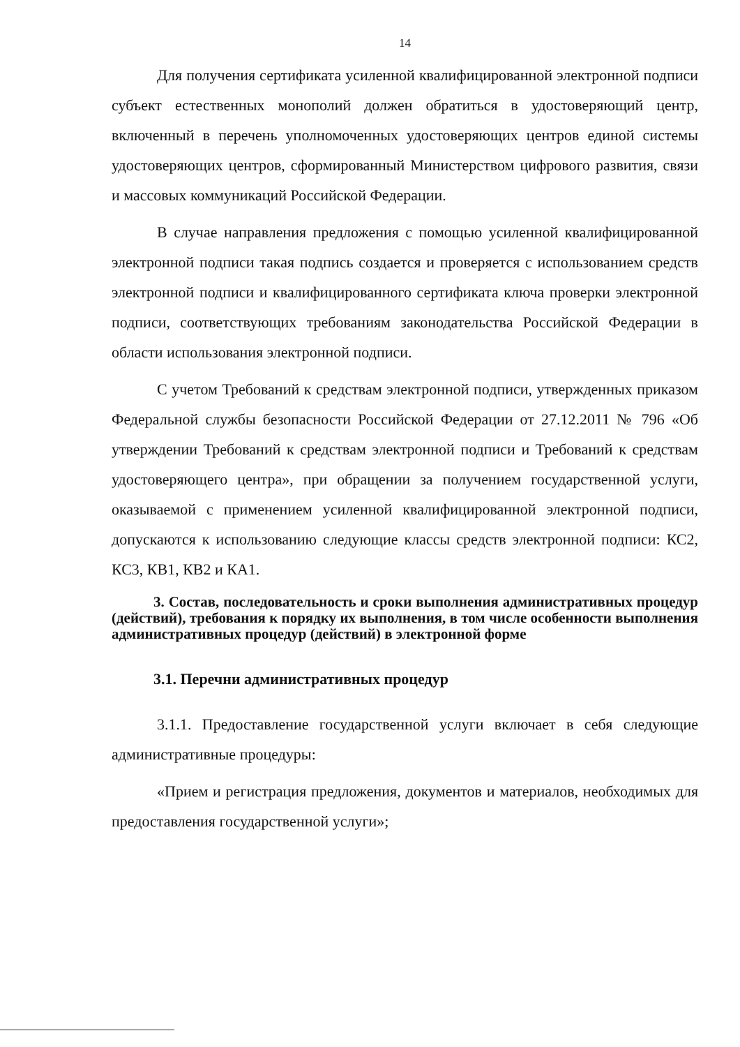14
Для получения сертификата усиленной квалифицированной электронной подписи субъект естественных монополий должен обратиться в удостоверяющий центр, включенный в перечень уполномоченных удостоверяющих центров единой системы удостоверяющих центров, сформированный Министерством цифрового развития, связи и массовых коммуникаций Российской Федерации.
В случае направления предложения с помощью усиленной квалифицированной электронной подписи такая подпись создается и проверяется с использованием средств электронной подписи и квалифицированного сертификата ключа проверки электронной подписи, соответствующих требованиям законодательства Российской Федерации в области использования электронной подписи.
С учетом Требований к средствам электронной подписи, утвержденных приказом Федеральной службы безопасности Российской Федерации от 27.12.2011 № 796 «Об утверждении Требований к средствам электронной подписи и Требований к средствам удостоверяющего центра», при обращении за получением государственной услуги, оказываемой с применением усиленной квалифицированной электронной подписи, допускаются к использованию следующие классы средств электронной подписи: КС2, КС3, КВ1, КВ2 и КА1.
3. Состав, последовательность и сроки выполнения административных процедур (действий), требования к порядку их выполнения, в том числе особенности выполнения административных процедур (действий) в электронной форме
3.1. Перечни административных процедур
3.1.1. Предоставление государственной услуги включает в себя следующие административные процедуры:
«Прием и регистрация предложения, документов и материалов, необходимых для предоставления государственной услуги»;